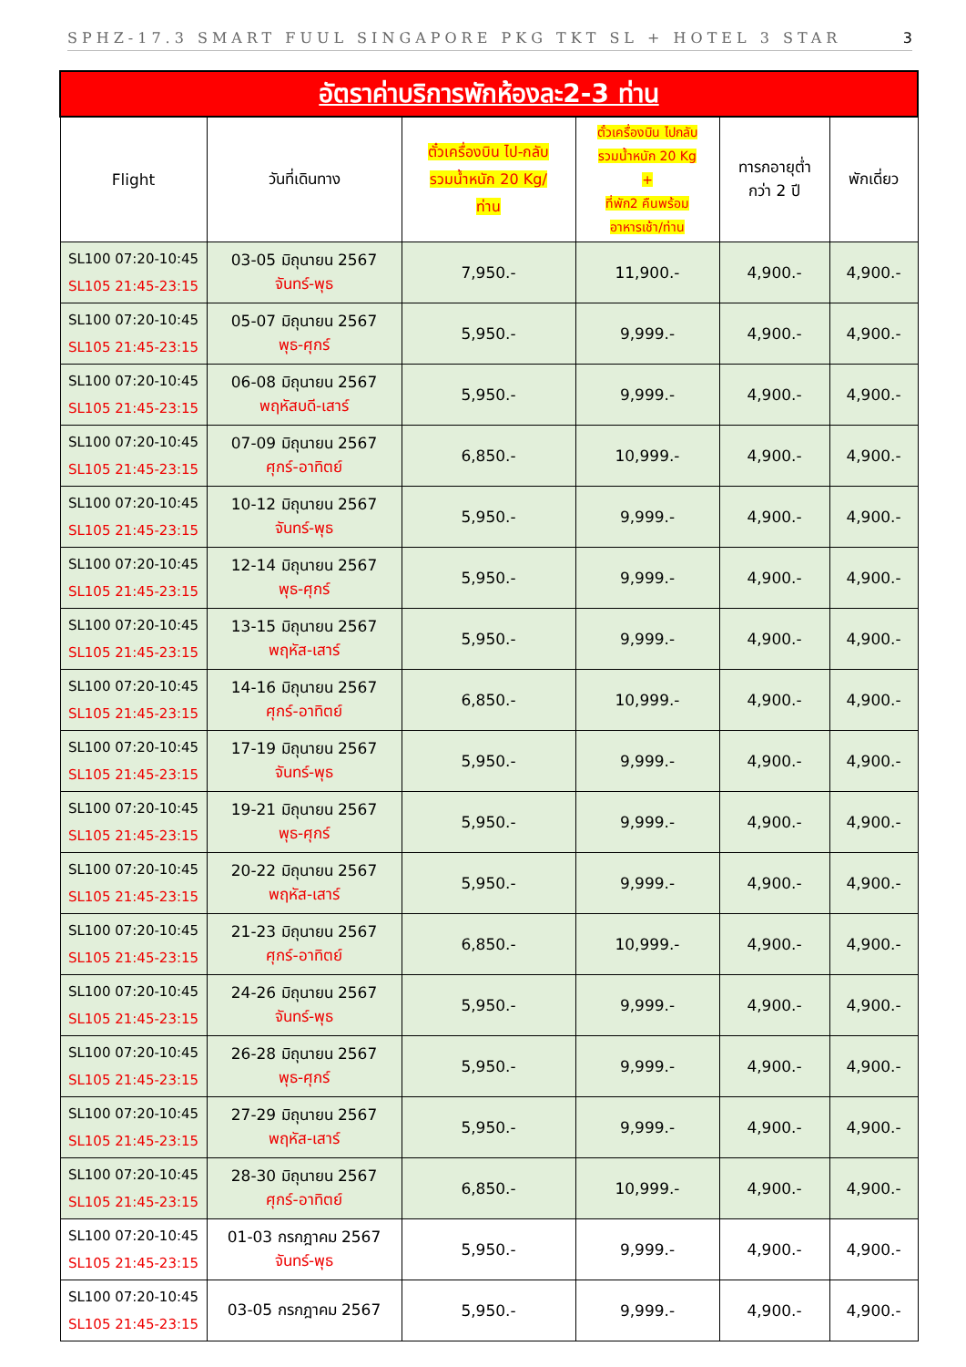SPHZ-17.3 SMART FUUL SINGAPORE PKG TKT SL + HOTEL 3 STAR 3
| อัตราค่าบริการพักห้องละ2-3 ท่าน | | | | | |
| Flight | วันที่เดินทาง | ตั๋วเครื่องบิน ไป-กลับ รวมน้ำหนัก 20 Kg/ ท่าน | ตั๋วเครื่องบิน ไปกลับ รวมน้ำหนัก 20 Kg + ที่พัก2 คืนพร้อม อาหารเช้า/ท่าน | ทารกอายุต่ำ กว่า 2 ปี | พักเดี่ยว |
| SL100 07:20-10:45 SL105 21:45-23:15 | 03-05 มิถุนายน 2567 จันทร์-พุธ | 7,950.- | 11,900.- | 4,900.- | 4,900.- |
| SL100 07:20-10:45 SL105 21:45-23:15 | 05-07 มิถุนายน 2567 พุธ-ศุกร์ | 5,950.- | 9,999.- | 4,900.- | 4,900.- |
| SL100 07:20-10:45 SL105 21:45-23:15 | 06-08 มิถุนายน 2567 พฤหัสบดี-เสาร์ | 5,950.- | 9,999.- | 4,900.- | 4,900.- |
| SL100 07:20-10:45 SL105 21:45-23:15 | 07-09 มิถุนายน 2567 ศุกร์-อาทิตย์ | 6,850.- | 10,999.- | 4,900.- | 4,900.- |
| SL100 07:20-10:45 SL105 21:45-23:15 | 10-12 มิถุนายน 2567 จันทร์-พุธ | 5,950.- | 9,999.- | 4,900.- | 4,900.- |
| SL100 07:20-10:45 SL105 21:45-23:15 | 12-14 มิถุนายน 2567 พุธ-ศุกร์ | 5,950.- | 9,999.- | 4,900.- | 4,900.- |
| SL100 07:20-10:45 SL105 21:45-23:15 | 13-15 มิถุนายน 2567 พฤหัส-เสาร์ | 5,950.- | 9,999.- | 4,900.- | 4,900.- |
| SL100 07:20-10:45 SL105 21:45-23:15 | 14-16 มิถุนายน 2567 ศุกร์-อาทิตย์ | 6,850.- | 10,999.- | 4,900.- | 4,900.- |
| SL100 07:20-10:45 SL105 21:45-23:15 | 17-19 มิถุนายน 2567 จันทร์-พุธ | 5,950.- | 9,999.- | 4,900.- | 4,900.- |
| SL100 07:20-10:45 SL105 21:45-23:15 | 19-21 มิถุนายน 2567 พุธ-ศุกร์ | 5,950.- | 9,999.- | 4,900.- | 4,900.- |
| SL100 07:20-10:45 SL105 21:45-23:15 | 20-22 มิถุนายน 2567 พฤหัส-เสาร์ | 5,950.- | 9,999.- | 4,900.- | 4,900.- |
| SL100 07:20-10:45 SL105 21:45-23:15 | 21-23 มิถุนายน 2567 ศุกร์-อาทิตย์ | 6,850.- | 10,999.- | 4,900.- | 4,900.- |
| SL100 07:20-10:45 SL105 21:45-23:15 | 24-26 มิถุนายน 2567 จันทร์-พุธ | 5,950.- | 9,999.- | 4,900.- | 4,900.- |
| SL100 07:20-10:45 SL105 21:45-23:15 | 26-28 มิถุนายน 2567 พุธ-ศุกร์ | 5,950.- | 9,999.- | 4,900.- | 4,900.- |
| SL100 07:20-10:45 SL105 21:45-23:15 | 27-29 มิถุนายน 2567 พฤหัส-เสาร์ | 5,950.- | 9,999.- | 4,900.- | 4,900.- |
| SL100 07:20-10:45 SL105 21:45-23:15 | 28-30 มิถุนายน 2567 ศุกร์-อาทิตย์ | 6,850.- | 10,999.- | 4,900.- | 4,900.- |
| SL100 07:20-10:45 SL105 21:45-23:15 | 01-03 กรกฎาคม 2567 จันทร์-พุธ | 5,950.- | 9,999.- | 4,900.- | 4,900.- |
| SL100 07:20-10:45 SL105 21:45-23:15 | 03-05 กรกฎาคม 2567 | 5,950.- | 9,999.- | 4,900.- | 4,900.- |